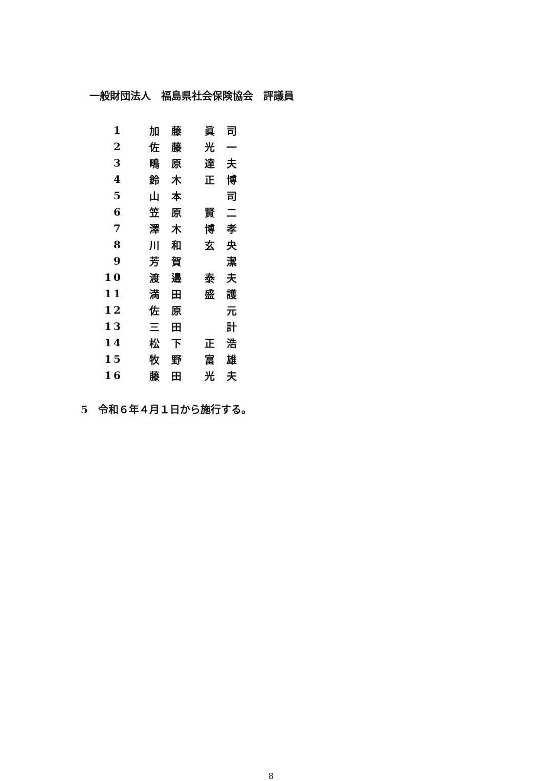一般財団法人　福島県社会保険協会　評議員
| 1 | 加 | 藤 | | 眞 | 司 |
| 2 | 佐 | 藤 | | 光 | 一 |
| 3 | 鴫 | 原 | | 達 | 夫 |
| 4 | 鈴 | 木 | | 正 | 博 |
| 5 | 山 | 本 | | | 司 |
| 6 | 笠 | 原 | | 賢 | 二 |
| 7 | 澤 | 木 | | 博 | 孝 |
| 8 | 川 | 和 | | 玄 | 央 |
| 9 | 芳 | 賀 | | | 潔 |
| 10 | 渡 | 邉 | | 泰 | 夫 |
| 11 | 満 | 田 | | 盛 | 護 |
| 12 | 佐 | 原 | | | 元 |
| 13 | 三 | 田 | | | 計 |
| 14 | 松 | 下 | | 正 | 浩 |
| 15 | 牧 | 野 | | 富 | 雄 |
| 16 | 藤 | 田 | | 光 | 夫 |
5　令和６年４月１日から施行する。
8